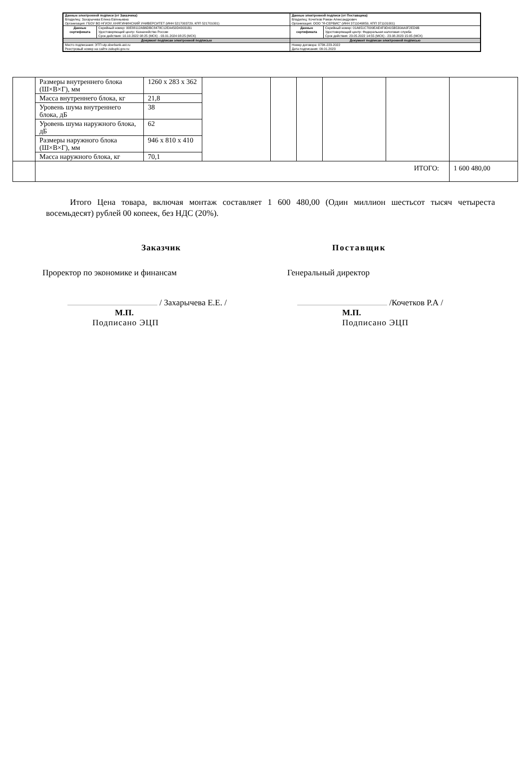| Данные электронной подписи (от Заказчика) Владелец: Захарычева Елена Евгеньевна Организация: ГБОУ ВО НГИЭУ, КНЯГИНИНСКИЙ УНИВЕРСИТЕТ (ИНН 5217003729, КПП 521701001) | | Данные электронной подписи (от Поставщика) Владелец: Кочетков Роман Александрович Организация: ООО "Я-СЕРВИС" (ИНН 3711049859, КПП 371101001) | |
| Данные сертификата | Серийный номер: 00E88112AB6DBC8478C12EA450D43031B1 Удостоверяющий центр: Казначейство России Срок действия: 10.10.2022 08:25 (МСК) - 03.01.2024 08:25 (МСК) | Данные сертификата | Серийный номер: 01A651C7009EAE4F9D415B530AA0F2ED9B Удостоверяющий центр: Федеральная налоговая служба Срок действия: 23.05.2022 14:55 (МСК) - 23.08.2023 15:05 (МСК) |
| Документ подписан электронной подписью | | Документ подписан электронной подписью | |
| Место подписания: ЭТП utp.sberbank-ast.ru Реестровый номер на сайте zakupki.gov.ru: | | Номер договора: 073К-223-2022 Дата подписания: 09.01.2023 | |
| | Размеры внутреннего блока (Ш×В×Г), мм | 1260 x 283 x 362 | | | | | | |
| | Масса внутреннего блока, кг | 21,8 | | | | | | |
| | Уровень шума внутреннего блока, дБ | 38 | | | | | | |
| | Уровень шума наружного блока, дБ | 62 | | | | | | |
| | Размеры наружного блока (Ш×В×Г), мм | 946 x 810 x 410 | | | | | | |
| | Масса наружного блока, кг | 70,1 | | | | | | |
| | ИТОГО: | | | | | | | 1 600 480,00 |
Итого Цена товара, включая монтаж составляет 1 600 480,00 (Один миллион шестьсот тысяч четыреста восемьдесят) рублей 00 копеек, без НДС (20%).
Заказчик
Проректор по экономике и финансам
/ Захарычева Е.Е. /
М.П.
Подписано ЭЦП
Поставщик
Генеральный директор
/Кочетков Р.А /
М.П.
Подписано ЭЦП